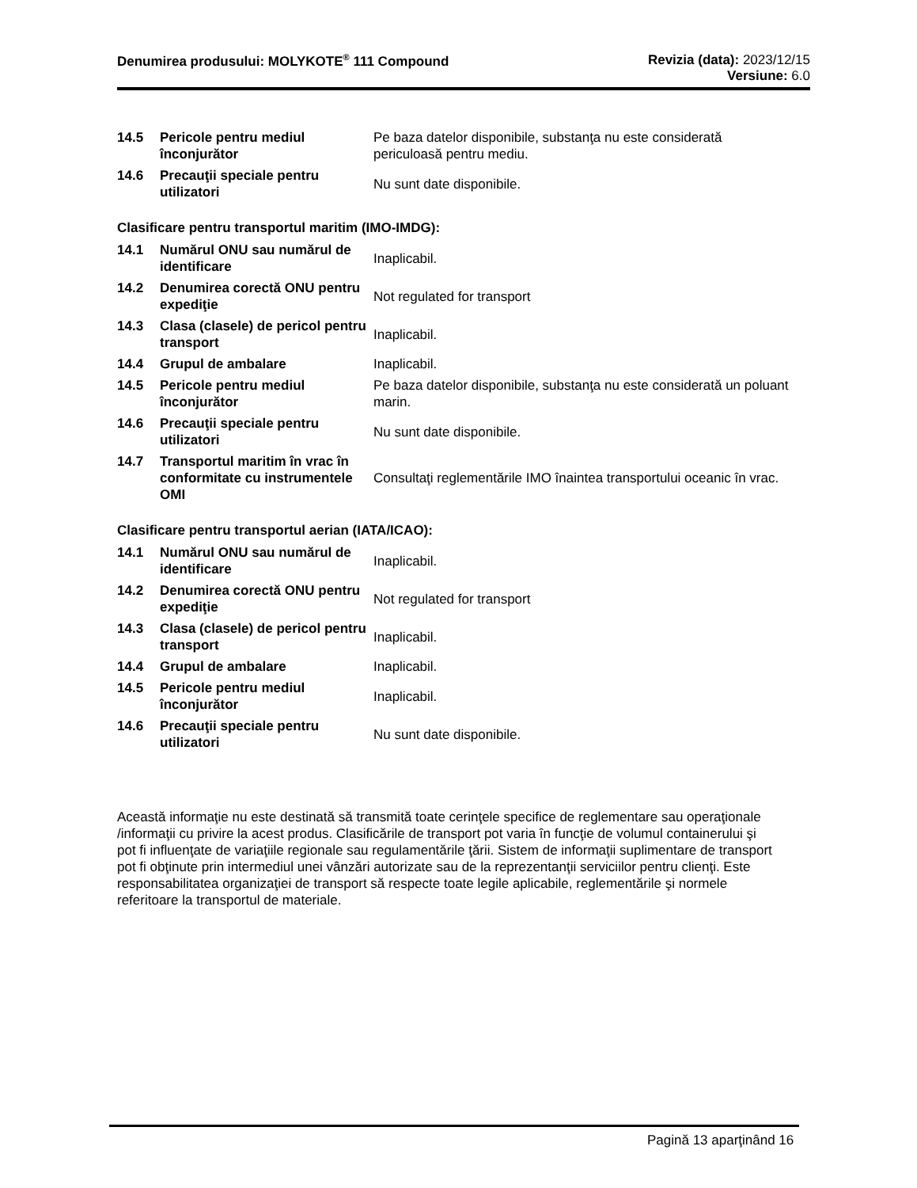Denumirea produsului: MOLYKOTE<sup>®</sup> 111 Compound
Revizia (data): 2023/12/15
Versiune: 6.0
| 14.5 | Pericole pentru mediul înconjurător | Pe baza datelor disponibile, substanţa nu este considerată periculoasă pentru mediu. |
| 14.6 | Precauţii speciale pentru utilizatori | Nu sunt date disponibile. |
Clasificare pentru transportul maritim (IMO-IMDG):
| 14.1 | Numărul ONU sau numărul de identificare | Inaplicabil. |
| 14.2 | Denumirea corectă ONU pentru expediţie | Not regulated for transport |
| 14.3 | Clasa (clasele) de pericol pentru transport | Inaplicabil. |
| 14.4 | Grupul de ambalare | Inaplicabil. |
| 14.5 | Pericole pentru mediul înconjurător | Pe baza datelor disponibile, substanţa nu este considerată un poluant marin. |
| 14.6 | Precauţii speciale pentru utilizatori | Nu sunt date disponibile. |
| 14.7 | Transportul maritim în vrac în conformitate cu instrumentele OMI | Consultaţi reglementările IMO înaintea transportului oceanic în vrac. |
Clasificare pentru transportul aerian (IATA/ICAO):
| 14.1 | Numărul ONU sau numărul de identificare | Inaplicabil. |
| 14.2 | Denumirea corectă ONU pentru expediţie | Not regulated for transport |
| 14.3 | Clasa (clasele) de pericol pentru transport | Inaplicabil. |
| 14.4 | Grupul de ambalare | Inaplicabil. |
| 14.5 | Pericole pentru mediul înconjurător | Inaplicabil. |
| 14.6 | Precauţii speciale pentru utilizatori | Nu sunt date disponibile. |
Această informaţie nu este destinată să transmită toate cerinţele specifice de reglementare sau operaţionale /informaţii cu privire la acest produs. Clasificările de transport pot varia în funcţie de volumul containerului şi pot fi influenţate de variaţiile regionale sau regulamentările ţării. Sistem de informaţii suplimentare de transport pot fi obţinute prin intermediul unei vânzări autorizate sau de la reprezentanţii serviciilor pentru clienţi. Este responsabilitatea organizaţiei de transport să respecte toate legile aplicabile, reglementările şi normele referitoare la transportul de materiale.
Pagină 13 aparţinând 16